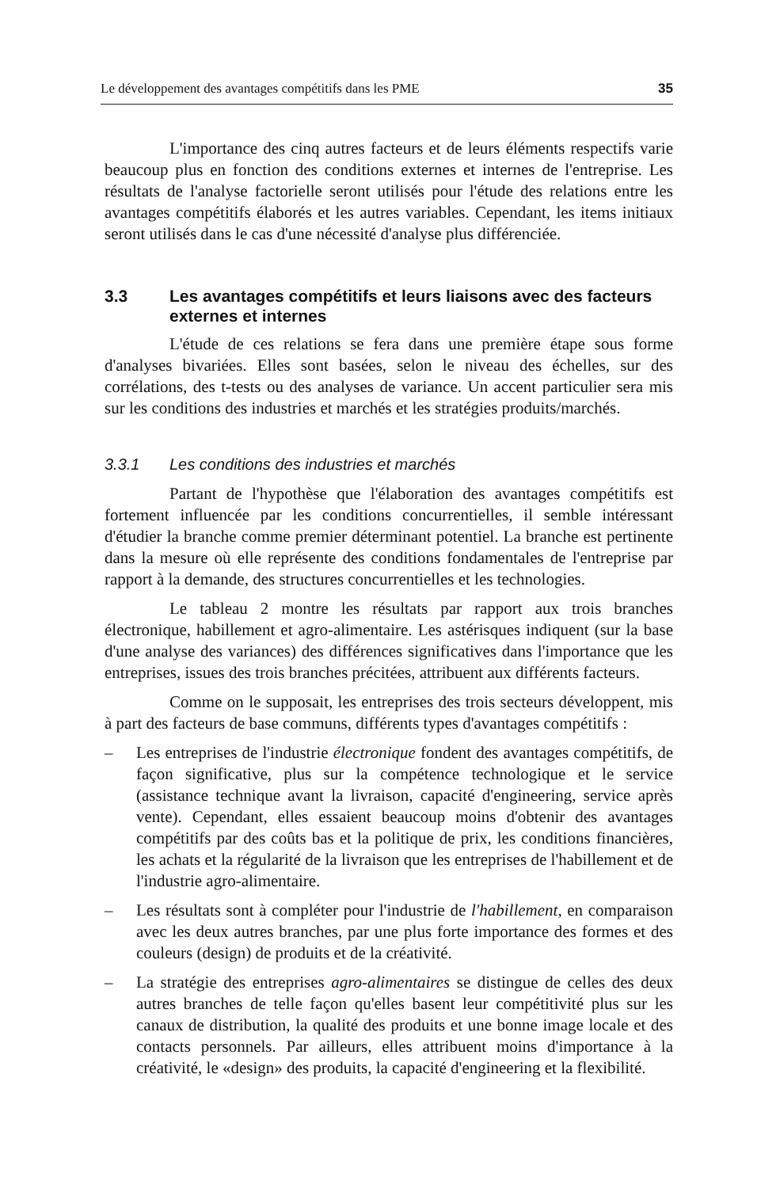Le développement des avantages compétitifs dans les PME 35
L'importance des cinq autres facteurs et de leurs éléments respectifs varie beaucoup plus en fonction des conditions externes et internes de l'entreprise. Les résultats de l'analyse factorielle seront utilisés pour l'étude des relations entre les avantages compétitifs élaborés et les autres variables. Cependant, les items initiaux seront utilisés dans le cas d'une nécessité d'analyse plus différenciée.
3.3 Les avantages compétitifs et leurs liaisons avec des facteurs externes et internes
L'étude de ces relations se fera dans une première étape sous forme d'analyses bivariées. Elles sont basées, selon le niveau des échelles, sur des corrélations, des t-tests ou des analyses de variance. Un accent particulier sera mis sur les conditions des industries et marchés et les stratégies produits/marchés.
3.3.1 Les conditions des industries et marchés
Partant de l'hypothèse que l'élaboration des avantages compétitifs est fortement influencée par les conditions concurrentielles, il semble intéressant d'étudier la branche comme premier déterminant potentiel. La branche est pertinente dans la mesure où elle représente des conditions fondamentales de l'entreprise par rapport à la demande, des structures concurrentielles et les technologies.
Le tableau 2 montre les résultats par rapport aux trois branches électronique, habillement et agro-alimentaire. Les astérisques indiquent (sur la base d'une analyse des variances) des différences significatives dans l'importance que les entreprises, issues des trois branches précitées, attribuent aux différents facteurs.
Comme on le supposait, les entreprises des trois secteurs développent, mis à part des facteurs de base communs, différents types d'avantages compétitifs :
– Les entreprises de l'industrie électronique fondent des avantages compétitifs, de façon significative, plus sur la compétence technologique et le service (assistance technique avant la livraison, capacité d'engineering, service après vente). Cependant, elles essaient beaucoup moins d'obtenir des avantages compétitifs par des coûts bas et la politique de prix, les conditions financières, les achats et la régularité de la livraison que les entreprises de l'habillement et de l'industrie agro-alimentaire.
– Les résultats sont à compléter pour l'industrie de l'habillement, en comparaison avec les deux autres branches, par une plus forte importance des formes et des couleurs (design) de produits et de la créativité.
– La stratégie des entreprises agro-alimentaires se distingue de celles des deux autres branches de telle façon qu'elles basent leur compétitivité plus sur les canaux de distribution, la qualité des produits et une bonne image locale et des contacts personnels. Par ailleurs, elles attribuent moins d'importance à la créativité, le «design» des produits, la capacité d'engineering et la flexibilité.